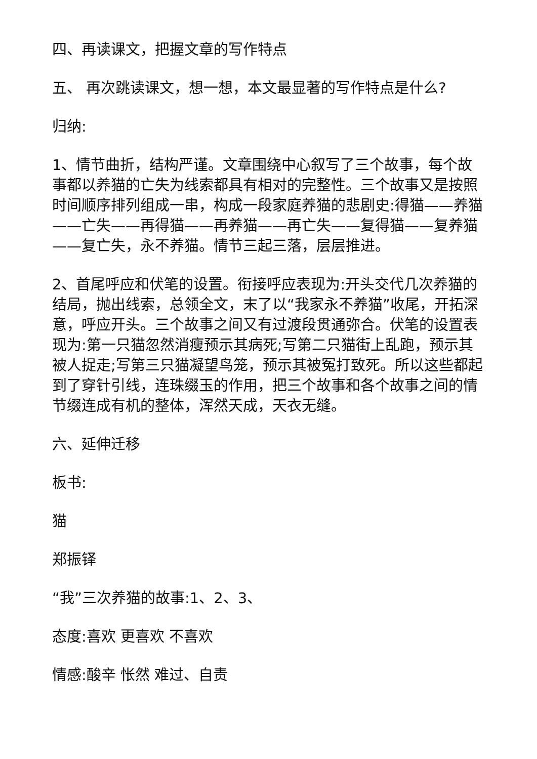四、再读课文，把握文章的写作特点
五、 再次跳读课文，想一想，本文最显著的写作特点是什么?
归纳:
1、情节曲折，结构严谨。文章围绕中心叙写了三个故事，每个故事都以养猫的亡失为线索都具有相对的完整性。三个故事又是按照时间顺序排列组成一串，构成一段家庭养猫的悲剧史:得猫——养猫——亡失——再得猫——再养猫——再亡失——复得猫——复养猫——复亡失，永不养猫。情节三起三落，层层推进。
2、首尾呼应和伏笔的设置。衔接呼应表现为:开头交代几次养猫的结局，抛出线索，总领全文，末了以“我家永不养猫”收尾，开拓深意，呼应开头。三个故事之间又有过渡段贯通弥合。伏笔的设置表现为:第一只猫忽然消瘦预示其病死;写第二只猫街上乱跑，预示其被人捉走;写第三只猫凝望鸟笼，预示其被冤打致死。所以这些都起到了穿针引线，连珠缀玉的作用，把三个故事和各个故事之间的情节缀连成有机的整体，浑然天成，天衣无缝。
六、延伸迁移
板书:
猫
郑振铎
“我”三次养猫的故事:1、2、3、
态度:喜欢 更喜欢 不喜欢
情感:酸辛 怅然 难过、自责